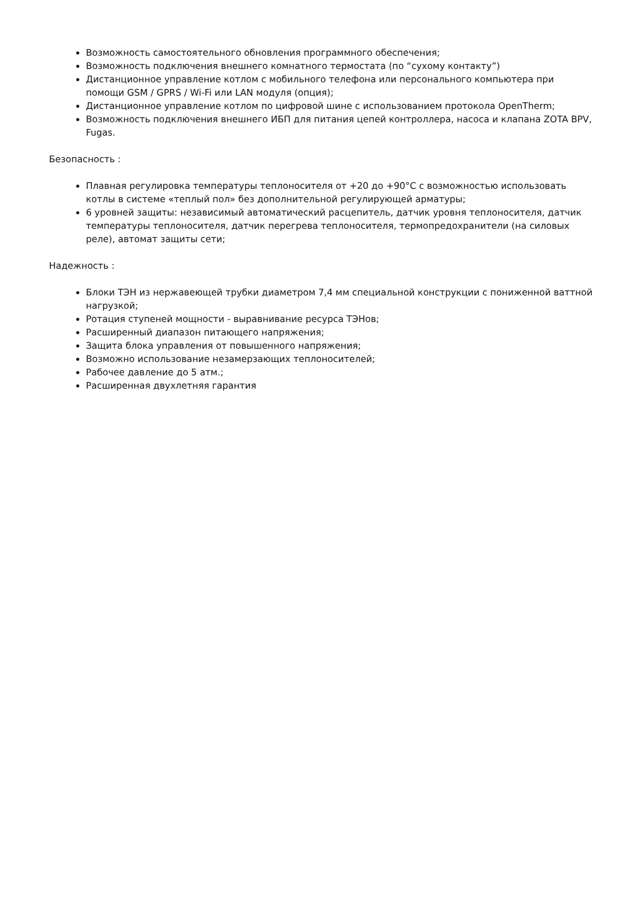Возможность самостоятельного обновления программного обеспечения;
Возможность подключения внешнего комнатного термостата (по “сухому контакту”)
Дистанционное управление котлом с мобильного телефона или персонального компьютера при помощи GSM / GPRS / Wi-Fi или LAN модуля (опция);
Дистанционное управление котлом по цифровой шине с использованием протокола OpenTherm;
Возможность подключения внешнего ИБП для питания цепей контроллера, насоса и клапана ZOTA BPV, Fugas.
Безопасность :
Плавная регулировка температуры теплоносителя от +20 до +90°С с возможностью использовать котлы в системе «теплый пол» без дополнительной регулирующей арматуры;
6 уровней защиты: независимый автоматический расцепитель, датчик уровня теплоносителя, датчик температуры теплоносителя, датчик перегрева теплоносителя, термопредохранители (на силовых реле), автомат защиты сети;
Надежность :
Блоки ТЭН из нержавеющей трубки диаметром 7,4 мм специальной конструкции с пониженной ваттной нагрузкой;
Ротация ступеней мощности - выравнивание ресурса ТЭНов;
Расширенный диапазон питающего напряжения;
Защита блока управления от повышенного напряжения;
Возможно использование незамерзающих теплоносителей;
Рабочее давление до 5 атм.;
Расширенная двухлетняя гарантия